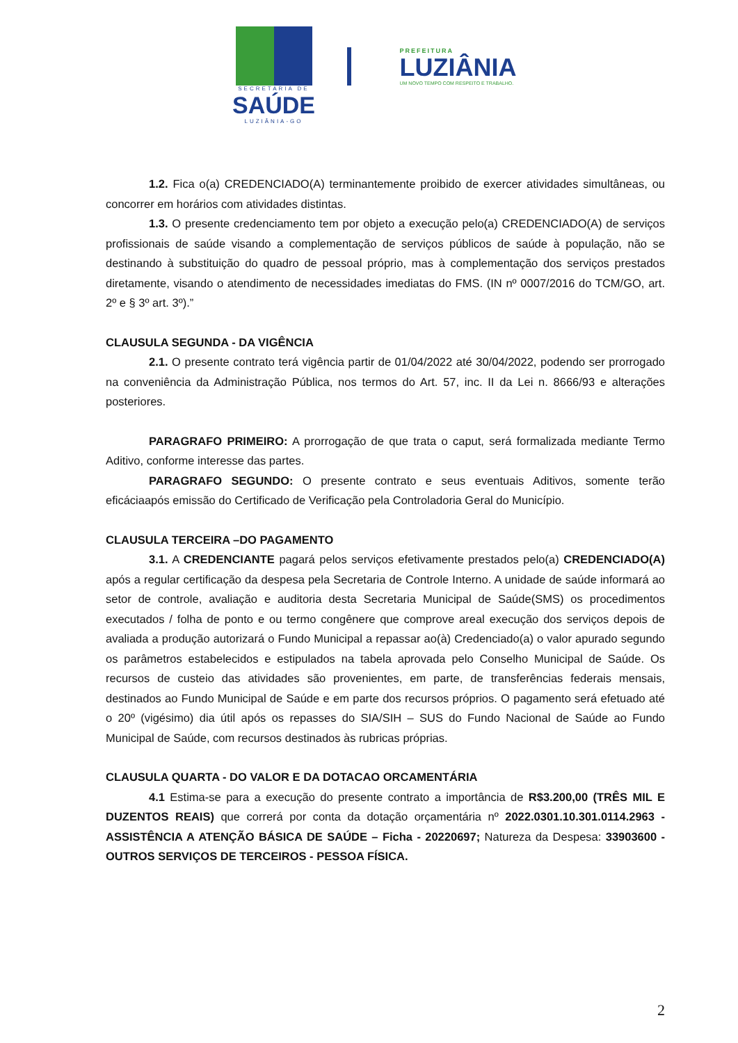SECRETARIA DE
SAÚDE
LUZIÂNIA-GO
PREFEITURA
LUZIÂNIA
UM NOVO TEMPO COM RESPEITO E TRABALHO.
1.2. Fica o(a) CREDENCIADO(A) terminantemente proibido de exercer atividades simultâneas, ou concorrer em horários com atividades distintas.
1.3. O presente credenciamento tem por objeto a execução pelo(a) CREDENCIADO(A) de serviços profissionais de saúde visando a complementação de serviços públicos de saúde à população, não se destinando à substituição do quadro de pessoal próprio, mas à complementação dos serviços prestados diretamente, visando o atendimento de necessidades imediatas do FMS. (IN nº 0007/2016 do TCM/GO, art. 2º e § 3º art. 3º).”
CLAUSULA SEGUNDA - DA VIGÊNCIA
2.1. O presente contrato terá vigência partir de 01/04/2022 até 30/04/2022, podendo ser prorrogado na conveniência da Administração Pública, nos termos do Art. 57, inc. II da Lei n. 8666/93 e alterações posteriores.
PARAGRAFO PRIMEIRO: A prorrogação de que trata o caput, será formalizada mediante Termo Aditivo, conforme interesse das partes.
PARAGRAFO SEGUNDO: O presente contrato e seus eventuais Aditivos, somente terão eficáciaapós emissão do Certificado de Verificação pela Controladoria Geral do Município.
CLAUSULA TERCEIRA –DO PAGAMENTO
3.1. A CREDENCIANTE pagará pelos serviços efetivamente prestados pelo(a) CREDENCIADO(A) após a regular certificação da despesa pela Secretaria de Controle Interno. A unidade de saúde informará ao setor de controle, avaliação e auditoria desta Secretaria Municipal de Saúde(SMS) os procedimentos executados / folha de ponto e ou termo congênere que comprove areal execução dos serviços depois de avaliada a produção autorizará o Fundo Municipal a repassar ao(à) Credenciado(a) o valor apurado segundo os parâmetros estabelecidos e estipulados na tabela aprovada pelo Conselho Municipal de Saúde. Os recursos de custeio das atividades são provenientes, em parte, de transferências federais mensais, destinados ao Fundo Municipal de Saúde e em parte dos recursos próprios. O pagamento será efetuado até o 20º (vigésimo) dia útil após os repasses do SIA/SIH – SUS do Fundo Nacional de Saúde ao Fundo Municipal de Saúde, com recursos destinados às rubricas próprias.
CLAUSULA QUARTA - DO VALOR E DA DOTACAO ORCAMENTÁRIA
4.1 Estima-se para a execução do presente contrato a importância de R$3.200,00 (TRÊS MIL E DUZENTOS REAIS) que correrá por conta da dotação orçamentária nº 2022.0301.10.301.0114.2963 - ASSISTÊNCIA A ATENÇÃO BÁSICA DE SAÚDE – Ficha - 20220697; Natureza da Despesa: 33903600 - OUTROS SERVIÇOS DE TERCEIROS - PESSOA FÍSICA.
2